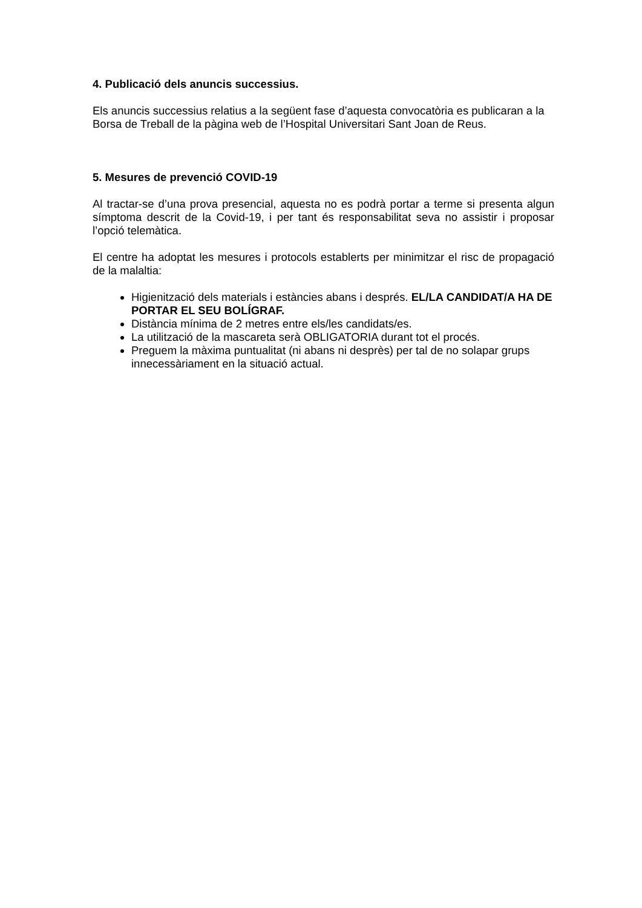4. Publicació dels anuncis successius.
Els anuncis successius relatius a la següent fase d’aquesta convocatòria es publicaran a la Borsa de Treball de la pàgina web de l’Hospital Universitari Sant Joan de Reus.
5. Mesures de prevenció COVID-19
Al tractar-se d’una prova presencial, aquesta no es podrà portar a terme si presenta algun símptoma descrit de la Covid-19, i per tant és responsabilitat seva no assistir i proposar l’opció telemàtica.
El centre ha adoptat les mesures i protocols establerts per minimitzar el risc de propagació de la malaltia:
Higienització dels materials i estàncies abans i després. EL/LA CANDIDAT/A HA DE PORTAR EL SEU BOLÍGRAF.
Distància mínima de 2 metres entre els/les candidats/es.
La utilització de la mascareta serà OBLIGATORIA durant tot el procés.
Preguem la màxima puntualitat (ni abans ni desprès) per tal de no solapar grups innecessàriament en la situació actual.